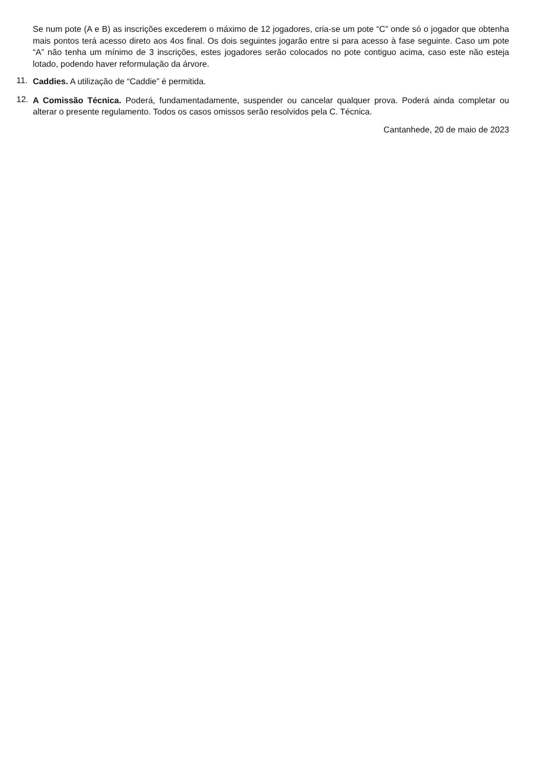Se num pote (A e B) as inscrições excederem o máximo de 12 jogadores, cria-se um pote “C” onde só o jogador que obtenha mais pontos terá acesso direto aos 4os final. Os dois seguintes jogarão entre si para acesso à fase seguinte. Caso um pote “A” não tenha um mínimo de 3 inscrições, estes jogadores serão colocados no pote contiguo acima, caso este não esteja lotado, podendo haver reformulação da árvore.
11.
Caddies. A utilização de “Caddie” é permitida.
12.
A Comissão Técnica. Poderá, fundamentadamente, suspender ou cancelar qualquer prova. Poderá ainda completar ou alterar o presente regulamento. Todos os casos omissos serão resolvidos pela C. Técnica.
Cantanhede, 20 de maio de 2023